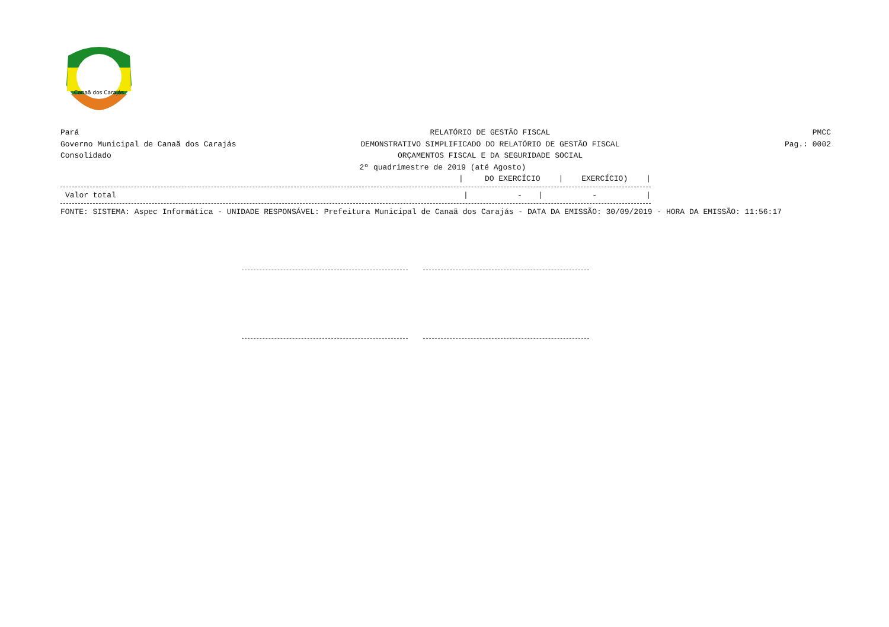Canaã dos Carajás
Pará
Governo Municipal de Canaã dos Carajás
Consolidado
RELATÓRIO DE GESTÃO FISCAL
DEMONSTRATIVO SIMPLIFICADO DO RELATÓRIO DE GESTÃO FISCAL
ORÇAMENTOS FISCAL E DA SEGURIDADE SOCIAL
2º quadrimestre de 2019 (até Agosto)
PMCC
Pag.: 0002
| | / | DO EXERCÍCIO | / | EXERCÍCIO) | / |
| Valor total | / | - | / | - | / |
FONTE: SISTEMA: Aspec Informática - UNIDADE RESPONSÁVEL: Prefeitura Municipal de Canaã dos Carajás - DATA DA EMISSÃO: 30/09/2019 - HORA DA EMISSÃO: 11:56:17